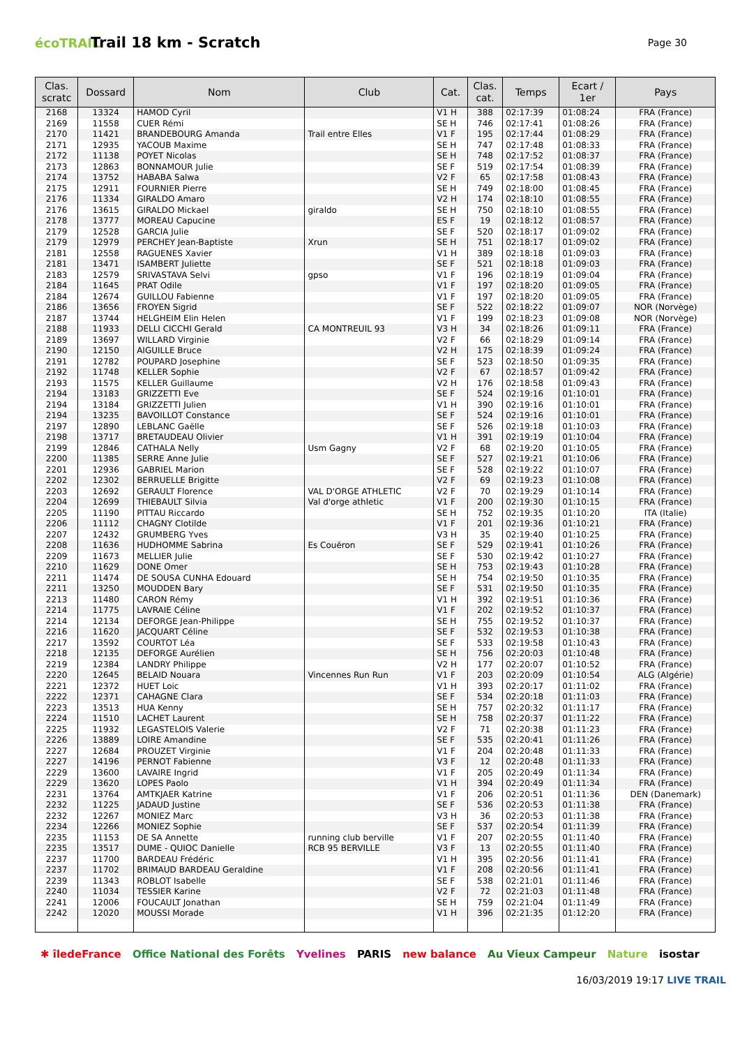écoTRAIL
Trail 18 km - Scratch
Page 30
| Clas. scratc | Dossard | Nom | Club | Cat. | Clas. cat. | Temps | Ecart / 1er | Pays |
| --- | --- | --- | --- | --- | --- | --- | --- | --- |
| 2168 | 13324 | HAMOD Cyril | | V1 H | 388 | 02:17:39 | 01:08:24 | FRA (France) |
| 2169 | 11558 | CUER Rémi | | SE H | 746 | 02:17:41 | 01:08:26 | FRA (France) |
| 2170 | 11421 | BRANDEBOURG Amanda | Trail entre Elles | V1 F | 195 | 02:17:44 | 01:08:29 | FRA (France) |
| 2171 | 12935 | YACOUB Maxime | | SE H | 747 | 02:17:48 | 01:08:33 | FRA (France) |
| 2172 | 11138 | POYET Nicolas | | SE H | 748 | 02:17:52 | 01:08:37 | FRA (France) |
| 2173 | 12863 | BONNAMOUR Julie | | SE F | 519 | 02:17:54 | 01:08:39 | FRA (France) |
| 2174 | 13752 | HABABA Salwa | | V2 F | 65 | 02:17:58 | 01:08:43 | FRA (France) |
| 2175 | 12911 | FOURNIER Pierre | | SE H | 749 | 02:18:00 | 01:08:45 | FRA (France) |
| 2176 | 11334 | GIRALDO Amaro | | V2 H | 174 | 02:18:10 | 01:08:55 | FRA (France) |
| 2176 | 13615 | GIRALDO Mickael | giraldo | SE H | 750 | 02:18:10 | 01:08:55 | FRA (France) |
| 2178 | 13777 | MOREAU Capucine | | ES F | 19 | 02:18:12 | 01:08:57 | FRA (France) |
| 2179 | 12528 | GARCIA Julie | | SE F | 520 | 02:18:17 | 01:09:02 | FRA (France) |
| 2179 | 12979 | PERCHEY Jean-Baptiste | Xrun | SE H | 751 | 02:18:17 | 01:09:02 | FRA (France) |
| 2181 | 12558 | RAGUENES Xavier | | V1 H | 389 | 02:18:18 | 01:09:03 | FRA (France) |
| 2181 | 13471 | ISAMBERT Juliette | | SE F | 521 | 02:18:18 | 01:09:03 | FRA (France) |
| 2183 | 12579 | SRIVASTAVA Selvi | gpso | V1 F | 196 | 02:18:19 | 01:09:04 | FRA (France) |
| 2184 | 11645 | PRAT Odile | | V1 F | 197 | 02:18:20 | 01:09:05 | FRA (France) |
| 2184 | 12674 | GUILLOU Fabienne | | V1 F | 197 | 02:18:20 | 01:09:05 | FRA (France) |
| 2186 | 13656 | FROYEN Sigrid | | SE F | 522 | 02:18:22 | 01:09:07 | NOR (Norvège) |
| 2187 | 13744 | HELGHEIM Elin Helen | | V1 F | 199 | 02:18:23 | 01:09:08 | NOR (Norvège) |
| 2188 | 11933 | DELLI CICCHI Gerald | CA MONTREUIL 93 | V3 H | 34 | 02:18:26 | 01:09:11 | FRA (France) |
| 2189 | 13697 | WILLARD Virginie | | V2 F | 66 | 02:18:29 | 01:09:14 | FRA (France) |
| 2190 | 12150 | AIGUILLE Bruce | | V2 H | 175 | 02:18:39 | 01:09:24 | FRA (France) |
| 2191 | 12782 | POUPARD Josephine | | SE F | 523 | 02:18:50 | 01:09:35 | FRA (France) |
| 2192 | 11748 | KELLER Sophie | | V2 F | 67 | 02:18:57 | 01:09:42 | FRA (France) |
| 2193 | 11575 | KELLER Guillaume | | V2 H | 176 | 02:18:58 | 01:09:43 | FRA (France) |
| 2194 | 13183 | GRIZZETTI Eve | | SE F | 524 | 02:19:16 | 01:10:01 | FRA (France) |
| 2194 | 13184 | GRIZZETTI Julien | | V1 H | 390 | 02:19:16 | 01:10:01 | FRA (France) |
| 2194 | 13235 | BAVOILLOT Constance | | SE F | 524 | 02:19:16 | 01:10:01 | FRA (France) |
| 2197 | 12890 | LEBLANC Gaëlle | | SE F | 526 | 02:19:18 | 01:10:03 | FRA (France) |
| 2198 | 13717 | BRETAUDEAU Olivier | | V1 H | 391 | 02:19:19 | 01:10:04 | FRA (France) |
| 2199 | 12846 | CATHALA Nelly | Usm Gagny | V2 F | 68 | 02:19:20 | 01:10:05 | FRA (France) |
| 2200 | 11385 | SERRE Anne Julie | | SE F | 527 | 02:19:21 | 01:10:06 | FRA (France) |
| 2201 | 12936 | GABRIEL Marion | | SE F | 528 | 02:19:22 | 01:10:07 | FRA (France) |
| 2202 | 12302 | BERRUELLE Brigitte | | V2 F | 69 | 02:19:23 | 01:10:08 | FRA (France) |
| 2203 | 12692 | GERAULT Florence | VAL D'ORGE ATHLETIC | V2 F | 70 | 02:19:29 | 01:10:14 | FRA (France) |
| 2204 | 12699 | THIEBAULT Silvia | Val d'orge athletic | V1 F | 200 | 02:19:30 | 01:10:15 | FRA (France) |
| 2205 | 11190 | PITTAU Riccardo | | SE H | 752 | 02:19:35 | 01:10:20 | ITA (Italie) |
| 2206 | 11112 | CHAGNY Clotilde | | V1 F | 201 | 02:19:36 | 01:10:21 | FRA (France) |
| 2207 | 12432 | GRUMBERG Yves | | V3 H | 35 | 02:19:40 | 01:10:25 | FRA (France) |
| 2208 | 11636 | HUDHOMME Sabrina | Es Couëron | SE F | 529 | 02:19:41 | 01:10:26 | FRA (France) |
| 2209 | 11673 | MELLIER Julie | | SE F | 530 | 02:19:42 | 01:10:27 | FRA (France) |
| 2210 | 11629 | DONE Omer | | SE H | 753 | 02:19:43 | 01:10:28 | FRA (France) |
| 2211 | 11474 | DE SOUSA CUNHA Edouard | | SE H | 754 | 02:19:50 | 01:10:35 | FRA (France) |
| 2211 | 13250 | MOUDDEN Bary | | SE F | 531 | 02:19:50 | 01:10:35 | FRA (France) |
| 2213 | 11480 | CARON Rémy | | V1 H | 392 | 02:19:51 | 01:10:36 | FRA (France) |
| 2214 | 11775 | LAVRAIE Céline | | V1 F | 202 | 02:19:52 | 01:10:37 | FRA (France) |
| 2214 | 12134 | DEFORGE Jean-Philippe | | SE H | 755 | 02:19:52 | 01:10:37 | FRA (France) |
| 2216 | 11620 | JACQUART Céline | | SE F | 532 | 02:19:53 | 01:10:38 | FRA (France) |
| 2217 | 13592 | COURTOT Léa | | SE F | 533 | 02:19:58 | 01:10:43 | FRA (France) |
| 2218 | 12135 | DEFORGE Aurélien | | SE H | 756 | 02:20:03 | 01:10:48 | FRA (France) |
| 2219 | 12384 | LANDRY Philippe | | V2 H | 177 | 02:20:07 | 01:10:52 | FRA (France) |
| 2220 | 12645 | BELAID Nouara | Vincennes Run Run | V1 F | 203 | 02:20:09 | 01:10:54 | ALG (Algérie) |
| 2221 | 12372 | HUET Loic | | V1 H | 393 | 02:20:17 | 01:11:02 | FRA (France) |
| 2222 | 12371 | CAHAGNE Clara | | SE F | 534 | 02:20:18 | 01:11:03 | FRA (France) |
| 2223 | 13513 | HUA Kenny | | SE H | 757 | 02:20:32 | 01:11:17 | FRA (France) |
| 2224 | 11510 | LACHET Laurent | | SE H | 758 | 02:20:37 | 01:11:22 | FRA (France) |
| 2225 | 11932 | LEGASTELOIS Valerie | | V2 F | 71 | 02:20:38 | 01:11:23 | FRA (France) |
| 2226 | 13889 | LOIRE Amandine | | SE F | 535 | 02:20:41 | 01:11:26 | FRA (France) |
| 2227 | 12684 | PROUZET Virginie | | V1 F | 204 | 02:20:48 | 01:11:33 | FRA (France) |
| 2227 | 14196 | PERNOT Fabienne | | V3 F | 12 | 02:20:48 | 01:11:33 | FRA (France) |
| 2229 | 13600 | LAVAIRE Ingrid | | V1 F | 205 | 02:20:49 | 01:11:34 | FRA (France) |
| 2229 | 13620 | LOPES Paolo | | V1 H | 394 | 02:20:49 | 01:11:34 | FRA (France) |
| 2231 | 13764 | AMTKJAER Katrine | | V1 F | 206 | 02:20:51 | 01:11:36 | DEN (Danemark) |
| 2232 | 11225 | JADAUD Justine | | SE F | 536 | 02:20:53 | 01:11:38 | FRA (France) |
| 2232 | 12267 | MONIEZ Marc | | V3 H | 36 | 02:20:53 | 01:11:38 | FRA (France) |
| 2234 | 12266 | MONIEZ Sophie | | SE F | 537 | 02:20:54 | 01:11:39 | FRA (France) |
| 2235 | 11153 | DE SA Annette | running club berville | V1 F | 207 | 02:20:55 | 01:11:40 | FRA (France) |
| 2235 | 13517 | DUME - QUIOC Danielle | RCB 95 BERVILLE | V3 F | 13 | 02:20:55 | 01:11:40 | FRA (France) |
| 2237 | 11700 | BARDEAU Frédéric | | V1 H | 395 | 02:20:56 | 01:11:41 | FRA (France) |
| 2237 | 11702 | BRIMAUD BARDEAU Geraldine | | V1 F | 208 | 02:20:56 | 01:11:41 | FRA (France) |
| 2239 | 11343 | ROBLOT Isabelle | | SE F | 538 | 02:21:01 | 01:11:46 | FRA (France) |
| 2240 | 11034 | TESSIER Karine | | V2 F | 72 | 02:21:03 | 01:11:48 | FRA (France) |
| 2241 | 12006 | FOUCAULT Jonathan | | SE H | 759 | 02:21:04 | 01:11:49 | FRA (France) |
| 2242 | 12020 | MOUSSI Morade | | V1 H | 396 | 02:21:35 | 01:12:20 | FRA (France) |
✱ îledeFrance Office National des Forêts Yvelines PARIS new balance Au Vieux Campeur Nature isostar
16/03/2019 19:17 LIVE TRAIL